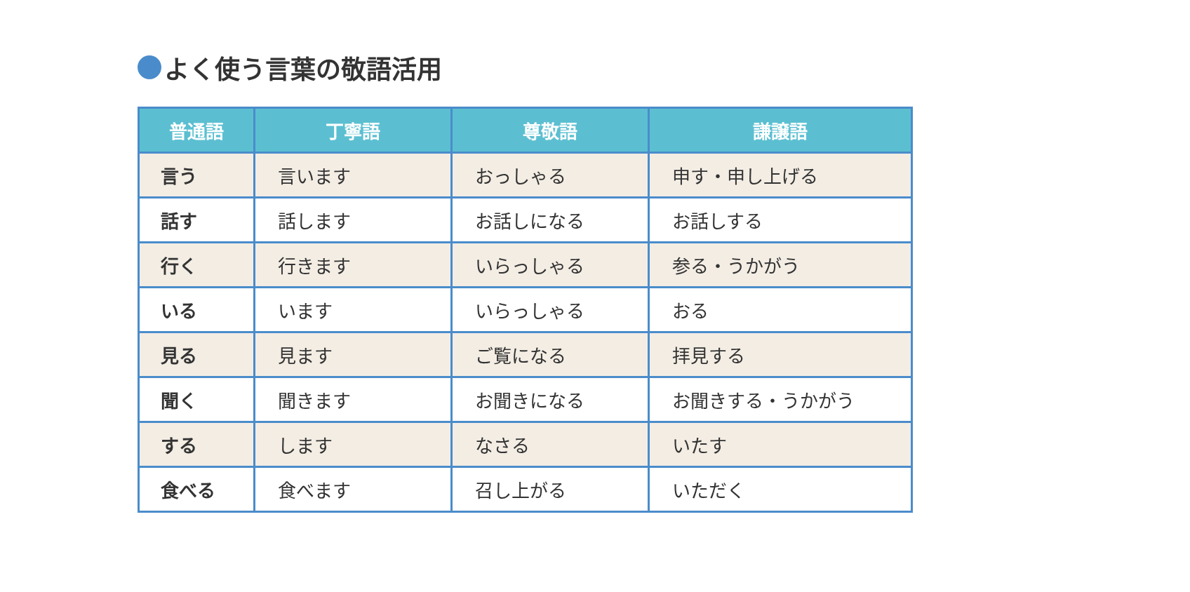よく使う言葉の敬語活用
| 普通語 | 丁寧語 | 尊敬語 | 謙譲語 |
| --- | --- | --- | --- |
| 言う | 言います | おっしゃる | 申す・申し上げる |
| 話す | 話します | お話しになる | お話しする |
| 行く | 行きます | いらっしゃる | 参る・うかがう |
| いる | います | いらっしゃる | おる |
| 見る | 見ます | ご覧になる | 拝見する |
| 聞く | 聞きます | お聞きになる | お聞きする・うかがう |
| する | します | なさる | いたす |
| 食べる | 食べます | 召し上がる | いただく |